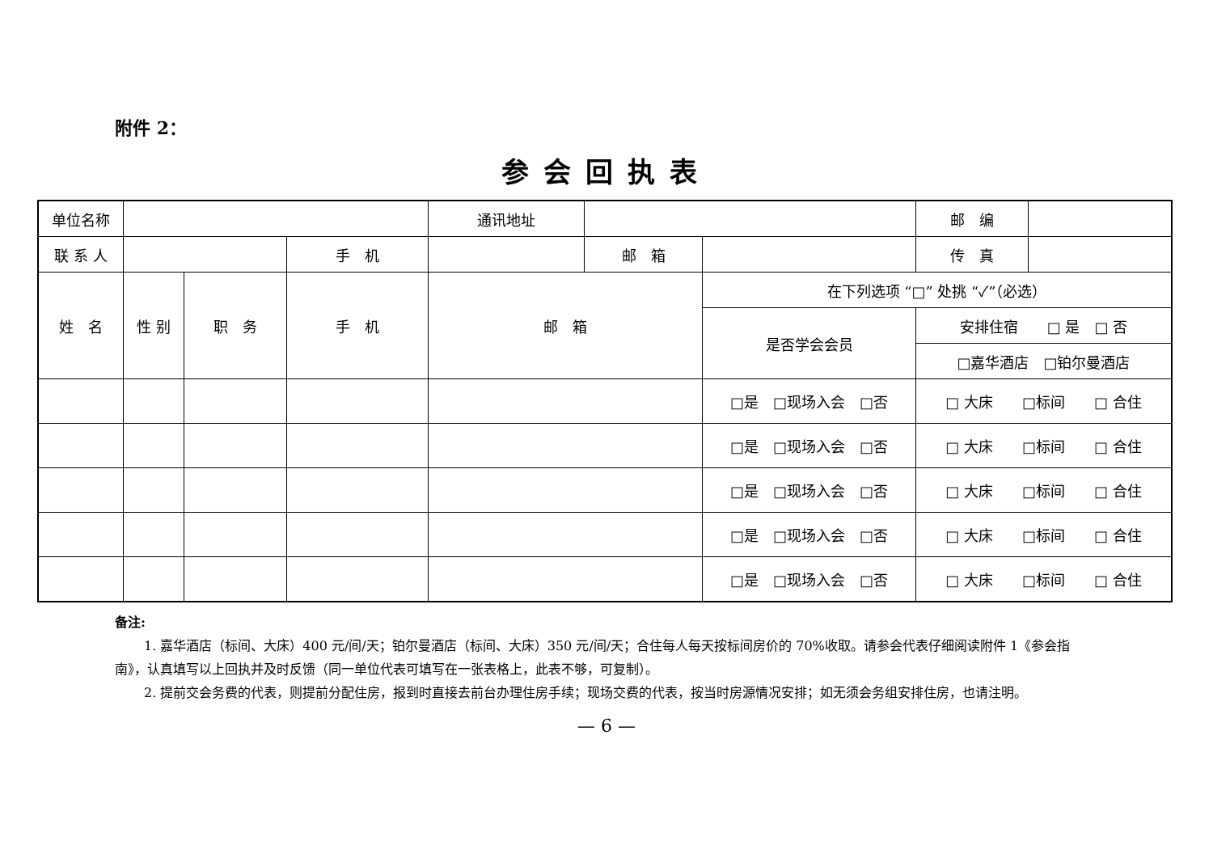附件 2：
参会回执表
| 单位名称 | | | | 通讯地址 | | | 邮 编 | |
| 联 系 人 | | | 手 机 | | 邮 箱 | | 传 真 | |
| 姓 名 | 性 别 | 职 务 | 手 机 | 邮 箱 | | 在下列选项 “□” 处挑 “✓”（必选） | | |
| | | | | | | 是否学会会员 | 安排住宿 □ 是 □ 否 | |
| | | | | | | | □嘉华酒店 □铂尔曼酒店 | |
| | | | | | | □是 □现场入会 □否 | □ 大床 □标间 □ 合住 | |
| | | | | | | □是 □现场入会 □否 | □ 大床 □标间 □ 合住 | |
| | | | | | | □是 □现场入会 □否 | □ 大床 □标间 □ 合住 | |
| | | | | | | □是 □现场入会 □否 | □ 大床 □标间 □ 合住 | |
| | | | | | | □是 □现场入会 □否 | □ 大床 □标间 □ 合住 | |
备注:
1. 嘉华酒店（标间、大床）400 元/间/天；铂尔曼酒店（标间、大床）350 元/间/天；合住每人每天按标间房价的 70%收取。请参会代表仔细阅读附件 1《参会指南》，认真填写以上回执并及时反馈（同一单位代表可填写在一张表格上，此表不够，可复制）。
2. 提前交会务费的代表，则提前分配住房，报到时直接去前台办理住房手续；现场交费的代表，按当时房源情况安排；如无须会务组安排住房，也请注明。
— 6 —